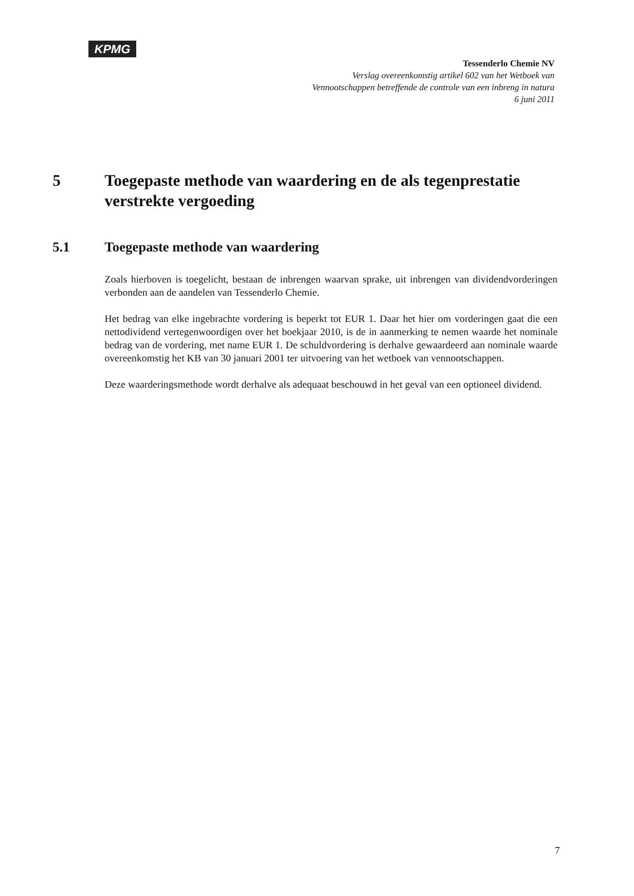KPMG
Tessenderlo Chemie NV
Verslag overeenkomstig artikel 602 van het Wetboek van
Vennootschappen betreffende de controle van een inbreng in natura
6 juni 2011
5 Toegepaste methode van waardering en de als tegenprestatie verstrekte vergoeding
5.1 Toegepaste methode van waardering
Zoals hierboven is toegelicht, bestaan de inbrengen waarvan sprake, uit inbrengen van dividendvorderingen verbonden aan de aandelen van Tessenderlo Chemie.
Het bedrag van elke ingebrachte vordering is beperkt tot EUR 1. Daar het hier om vorderingen gaat die een nettodividend vertegenwoordigen over het boekjaar 2010, is de in aanmerking te nemen waarde het nominale bedrag van de vordering, met name EUR 1. De schuldvordering is derhalve gewaardeerd aan nominale waarde overeenkomstig het KB van 30 januari 2001 ter uitvoering van het wetboek van vennootschappen.
Deze waarderingsmethode wordt derhalve als adequaat beschouwd in het geval van een optioneel dividend.
7